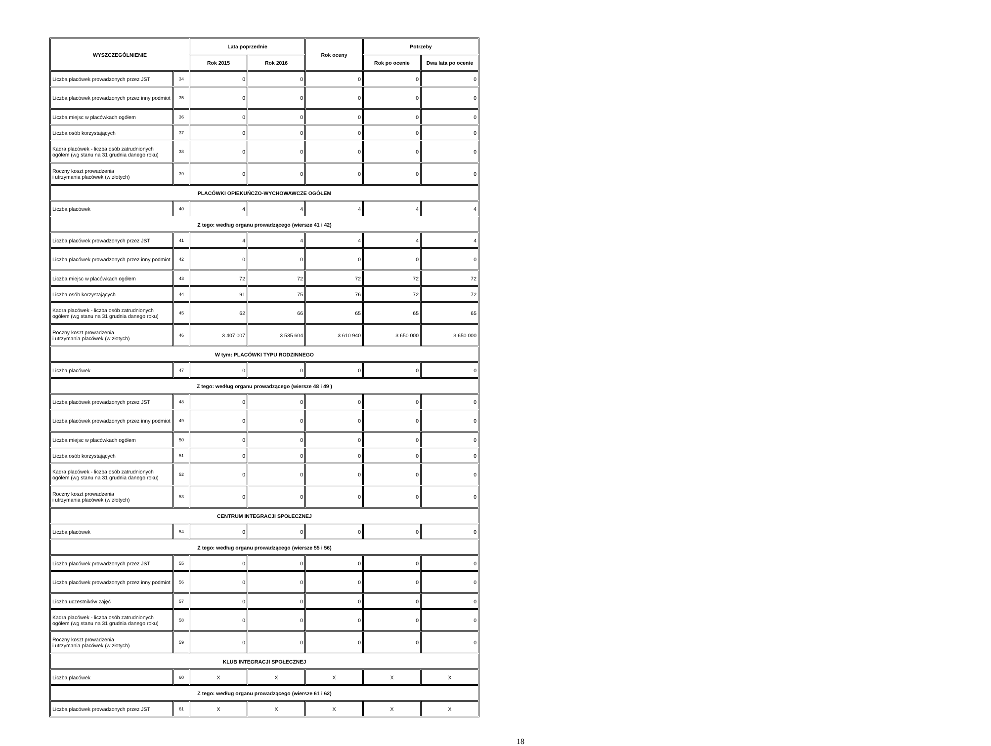| WYSZCZEGÓLNIENIE | | Lata poprzednie | | Rok oceny | Potrzeby | |
| --- | --- | --- | --- | --- | --- | --- |
| | | Rok 2015 | Rok 2016 | | Rok po ocenie | Dwa lata po ocenie |
| Liczba placówek prowadzonych przez JST | 34 | 0 | 0 | 0 | 0 | 0 |
| Liczba placówek prowadzonych przez inny podmiot | 35 | 0 | 0 | 0 | 0 | 0 |
| Liczba miejsc w placówkach ogółem | 36 | 0 | 0 | 0 | 0 | 0 |
| Liczba osób korzystających | 37 | 0 | 0 | 0 | 0 | 0 |
| Kadra placówek - liczba osób zatrudnionych ogółem (wg stanu na 31 grudnia danego roku) | 38 | 0 | 0 | 0 | 0 | 0 |
| Roczny koszt prowadzenia i utrzymania placówek (w złotych) | 39 | 0 | 0 | 0 | 0 | 0 |
| PLACÓWKI OPIEKUŃCZO-WYCHOWAWCZE OGÓŁEM | | | | | | |
| Liczba placówek | 40 | 4 | 4 | 4 | 4 | 4 |
| Z tego: według organu prowadzącego (wiersze 41 i 42) | | | | | | |
| Liczba placówek prowadzonych przez JST | 41 | 4 | 4 | 4 | 4 | 4 |
| Liczba placówek prowadzonych przez inny podmiot | 42 | 0 | 0 | 0 | 0 | 0 |
| Liczba miejsc w placówkach ogółem | 43 | 72 | 72 | 72 | 72 | 72 |
| Liczba osób korzystających | 44 | 91 | 75 | 76 | 72 | 72 |
| Kadra placówek - liczba osób zatrudnionych ogółem (wg stanu na 31 grudnia danego roku) | 45 | 62 | 66 | 65 | 65 | 65 |
| Roczny koszt prowadzenia i utrzymania placówek (w złotych) | 46 | 3 407 007 | 3 535 604 | 3 610 940 | 3 650 000 | 3 650 000 |
| W tym: PLACÓWKI TYPU RODZINNEGO | | | | | | |
| Liczba placówek | 47 | 0 | 0 | 0 | 0 | 0 |
| Z tego: według organu prowadzącego (wiersze 48 i 49 ) | | | | | | |
| Liczba placówek prowadzonych przez JST | 48 | 0 | 0 | 0 | 0 | 0 |
| Liczba placówek prowadzonych przez inny podmiot | 49 | 0 | 0 | 0 | 0 | 0 |
| Liczba miejsc w placówkach ogółem | 50 | 0 | 0 | 0 | 0 | 0 |
| Liczba osób korzystających | 51 | 0 | 0 | 0 | 0 | 0 |
| Kadra placówek - liczba osób zatrudnionych ogółem (wg stanu na 31 grudnia danego roku) | 52 | 0 | 0 | 0 | 0 | 0 |
| Roczny koszt prowadzenia i utrzymania placówek (w złotych) | 53 | 0 | 0 | 0 | 0 | 0 |
| CENTRUM INTEGRACJI SPOŁECZNEJ | | | | | | |
| Liczba placówek | 54 | 0 | 0 | 0 | 0 | 0 |
| Z tego: według organu prowadzącego (wiersze 55 i 56) | | | | | | |
| Liczba placówek prowadzonych przez JST | 55 | 0 | 0 | 0 | 0 | 0 |
| Liczba placówek prowadzonych przez inny podmiot | 56 | 0 | 0 | 0 | 0 | 0 |
| Liczba uczestników zajęć | 57 | 0 | 0 | 0 | 0 | 0 |
| Kadra placówek - liczba osób zatrudnionych ogółem (wg stanu na 31 grudnia danego roku) | 58 | 0 | 0 | 0 | 0 | 0 |
| Roczny koszt prowadzenia i utrzymania placówek (w złotych) | 59 | 0 | 0 | 0 | 0 | 0 |
| KLUB INTEGRACJI SPOŁECZNEJ | | | | | | |
| Liczba placówek | 60 | X | X | X | X | X |
| Z tego: według organu prowadzącego (wiersze 61 i 62) | | | | | | |
| Liczba placówek prowadzonych przez JST | 61 | X | X | X | X | X |
18